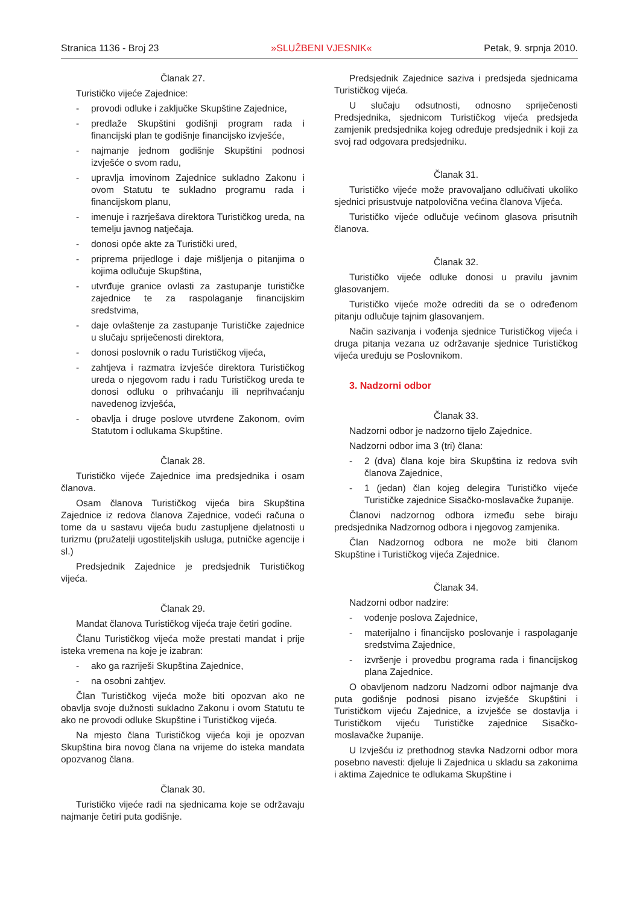Stranica 1136 - Broj 23 »SLUŽBENI VJESNIK« Petak, 9. srpnja 2010.
Članak 27.
Turističko vijeće Zajednice:
- provodi odluke i zaključke Skupštine Zajednice,
- predlaže Skupštini godišnji program rada i financijski plan te godišnje financijsko izvješće,
- najmanje jednom godišnje Skupštini podnosi izvješće o svom radu,
- upravlja imovinom Zajednice sukladno Zakonu i ovom Statutu te sukladno programu rada i financijskom planu,
- imenuje i razrješava direktora Turističkog ureda, na temelju javnog natječaja.
- donosi opće akte za Turistički ured,
- priprema prijedloge i daje mišljenja o pitanjima o kojima odlučuje Skupština,
- utvrđuje granice ovlasti za zastupanje turističke zajednice te za raspolaganje financijskim sredstvima,
- daje ovlaštenje za zastupanje Turističke zajednice u slučaju spriječenosti direktora,
- donosi poslovnik o radu Turističkog vijeća,
- zahtjeva i razmatra izvješće direktora Turističkog ureda o njegovom radu i radu Turističkog ureda te donosi odluku o prihvaćanju ili neprihvaćanju navedenog izvješća,
- obavlja i druge poslove utvrđene Zakonom, ovim Statutom i odlukama Skupštine.
Članak 28.
Turističko vijeće Zajednice ima predsjednika i osam članova.
Osam članova Turističkog vijeća bira Skupština Zajednice iz redova članova Zajednice, vodeći računa o tome da u sastavu vijeća budu zastupljene djelatnosti u turizmu (pružatelji ugostiteljskih usluga, putničke agencije i sl.)
Predsjednik Zajednice je predsjednik Turističkog vijeća.
Članak 29.
Mandat članova Turističkog vijeća traje četiri godine.
Članu Turističkog vijeća može prestati mandat i prije isteka vremena na koje je izabran:
- ako ga razriješi Skupština Zajednice,
- na osobni zahtjev.
Član Turističkog vijeća može biti opozvan ako ne obavlja svoje dužnosti sukladno Zakonu i ovom Statutu te ako ne provodi odluke Skupštine i Turističkog vijeća.
Na mjesto člana Turističkog vijeća koji je opozvan Skupština bira novog člana na vrijeme do isteka mandata opozvanog člana.
Članak 30.
Turističko vijeće radi na sjednicama koje se održavaju najmanje četiri puta godišnje.
Predsjednik Zajednice saziva i predsjeda sjednicama Turističkog vijeća.
U slučaju odsutnosti, odnosno spriječenosti Predsjednika, sjednicom Turističkog vijeća predsjeda zamjenik predsjednika kojeg određuje predsjednik i koji za svoj rad odgovara predsjedniku.
Članak 31.
Turističko vijeće može pravovaljano odlučivati ukoliko sjednici prisustvuje natpolovična većina članova Vijeća.
Turističko vijeće odlučuje većinom glasova prisutnih članova.
Članak 32.
Turističko vijeće odluke donosi u pravilu javnim glasovanjem.
Turističko vijeće može odrediti da se o određenom pitanju odlučuje tajnim glasovanjem.
Način sazivanja i vođenja sjednice Turističkog vijeća i druga pitanja vezana uz održavanje sjednice Turističkog vijeća uređuju se Poslovnikom.
3. Nadzorni odbor
Članak 33.
Nadzorni odbor je nadzorno tijelo Zajednice.
Nadzorni odbor ima 3 (tri) člana:
- 2 (dva) člana koje bira Skupština iz redova svih članova Zajednice,
- 1 (jedan) član kojeg delegira Turističko vijeće Turističke zajednice Sisačko-moslavačke županije.
Članovi nadzornog odbora između sebe biraju predsjednika Nadzornog odbora i njegovog zamjenika.
Član Nadzornog odbora ne može biti članom Skupštine i Turističkog vijeća Zajednice.
Članak 34.
Nadzorni odbor nadzire:
- vođenje poslova Zajednice,
- materijalno i financijsko poslovanje i raspolaganje sredstvima Zajednice,
- izvršenje i provedbu programa rada i financijskog plana Zajednice.
O obavljenom nadzoru Nadzorni odbor najmanje dva puta godišnje podnosi pisano izvješće Skupštini i Turističkom vijeću Zajednice, a izvješće se dostavlja i Turističkom vijeću Turističke zajednice Sisačko-moslavačke županije.
U Izvješću iz prethodnog stavka Nadzorni odbor mora posebno navesti: djeluje li Zajednica u skladu sa zakonima i aktima Zajednice te odlukama Skupštine i